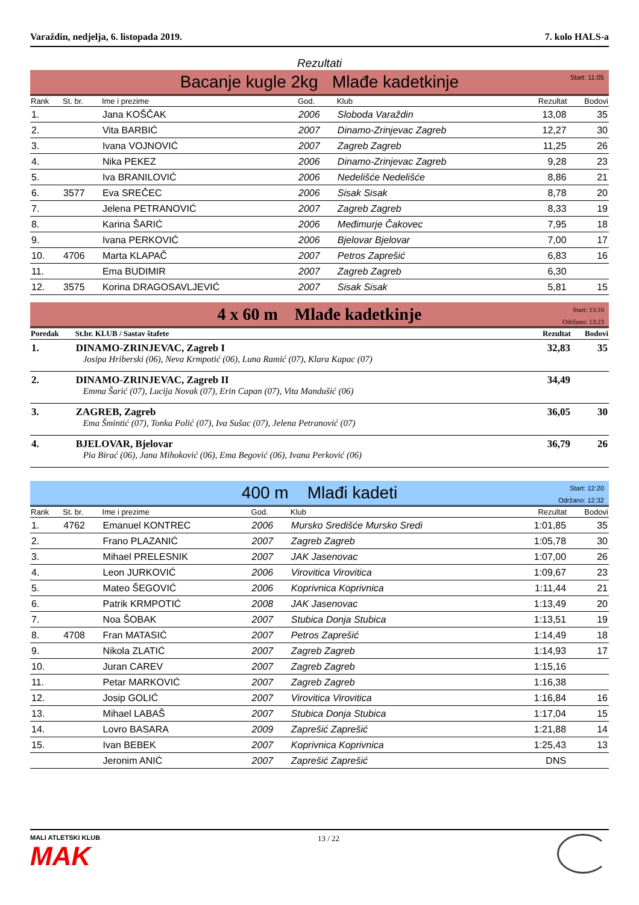Varaždin, nedjelja, 6. listopada 2019. 7. kolo HALS-a
Rezultati
Bacanje kugle 2kg Mlađe kadetkinje
Start: 11:05
| Rank | St. br. | Ime i prezime | God. | Klub | Rezultat | Bodovi |
| --- | --- | --- | --- | --- | --- | --- |
| 1. | | Jana KOŠČAK | 2006 | Sloboda Varaždin | 13,08 | 35 |
| 2. | | Vita BARBIĆ | 2007 | Dinamo-Zrinjevac Zagreb | 12,27 | 30 |
| 3. | | Ivana VOJNOVIĆ | 2007 | Zagreb Zagreb | 11,25 | 26 |
| 4. | | Nika PEKEZ | 2006 | Dinamo-Zrinjevac Zagreb | 9,28 | 23 |
| 5. | | Iva BRANILOVIĆ | 2006 | Nedelišće Nedelišće | 8,86 | 21 |
| 6. | 3577 | Eva SREČEC | 2006 | Sisak Sisak | 8,78 | 20 |
| 7. | | Jelena PETRANOVIĆ | 2007 | Zagreb Zagreb | 8,33 | 19 |
| 8. | | Karina ŠARIĆ | 2006 | Međimurje Čakovec | 7,95 | 18 |
| 9. | | Ivana PERKOVIĆ | 2006 | Bjelovar Bjelovar | 7,00 | 17 |
| 10. | 4706 | Marta KLAPAČ | 2007 | Petros Zaprešić | 6,83 | 16 |
| 11. | | Ema BUDIMIR | 2007 | Zagreb Zagreb | 6,30 | |
| 12. | 3575 | Korina DRAGOSAVLJEVIĆ | 2007 | Sisak Sisak | 5,81 | 15 |
4 x 60 m Mlađe kadetkinje
Start: 13:10
Održano: 13:23
| Poredak | St.br. KLUB / Sastav štafete | Rezultat | Bodovi |
| --- | --- | --- | --- |
| 1. | DINAMO-ZRINJEVAC, Zagreb I Josipa Hriberski (06), Neva Krmpotić (06), Luna Ramić (07), Klara Kapac (07) | 32,83 | 35 |
| 2. | DINAMO-ZRINJEVAC, Zagreb II Emma Šarić (07), Lucija Novak (07), Erin Capan (07), Vita Mandušić (06) | 34,49 | |
| 3. | ZAGREB, Zagreb Ema Šmintić (07), Tonka Polić (07), Iva Sušac (07), Jelena Petranović (07) | 36,05 | 30 |
| 4. | BJELOVAR, Bjelovar Pia Birać (06), Jana Mihoković (06), Ema Begović (06), Ivana Perković (06) | 36,79 | 26 |
400 m Mlađi kadeti
Start: 12:20
Održano: 12:32
| Rank | St. br. | Ime i prezime | God. | Klub | Rezultat | Bodovi |
| --- | --- | --- | --- | --- | --- | --- |
| 1. | 4762 | Emanuel KONTREC | 2006 | Mursko Središće Mursko Sredi | 1:01,85 | 35 |
| 2. | | Frano PLAZANIĆ | 2007 | Zagreb Zagreb | 1:05,78 | 30 |
| 3. | | Mihael PRELESNIK | 2007 | JAK Jasenovac | 1:07,00 | 26 |
| 4. | | Leon JURKOVIĆ | 2006 | Virovitica Virovitica | 1:09,67 | 23 |
| 5. | | Mateo ŠEGOVIĆ | 2006 | Koprivnica Koprivnica | 1:11,44 | 21 |
| 6. | | Patrik KRMPOTIĆ | 2008 | JAK Jasenovac | 1:13,49 | 20 |
| 7. | | Noa ŠOBAK | 2007 | Stubica Donja Stubica | 1:13,51 | 19 |
| 8. | 4708 | Fran MATASIĆ | 2007 | Petros Zaprešić | 1:14,49 | 18 |
| 9. | | Nikola ZLATIĆ | 2007 | Zagreb Zagreb | 1:14,93 | 17 |
| 10. | | Juran CAREV | 2007 | Zagreb Zagreb | 1:15,16 | |
| 11. | | Petar MARKOVIĆ | 2007 | Zagreb Zagreb | 1:16,38 | |
| 12. | | Josip GOLIĆ | 2007 | Virovitica Virovitica | 1:16,84 | 16 |
| 13. | | Mihael LABAŠ | 2007 | Stubica Donja Stubica | 1:17,04 | 15 |
| 14. | | Lovro BASARA | 2009 | Zaprešić Zaprešić | 1:21,88 | 14 |
| 15. | | Ivan BEBEK | 2007 | Koprivnica Koprivnica | 1:25,43 | 13 |
| | | Jeronim ANIĆ | 2007 | Zaprešić Zaprešić | DNS | |
MALI ATLETSKI KLUB
MAK
13 / 22